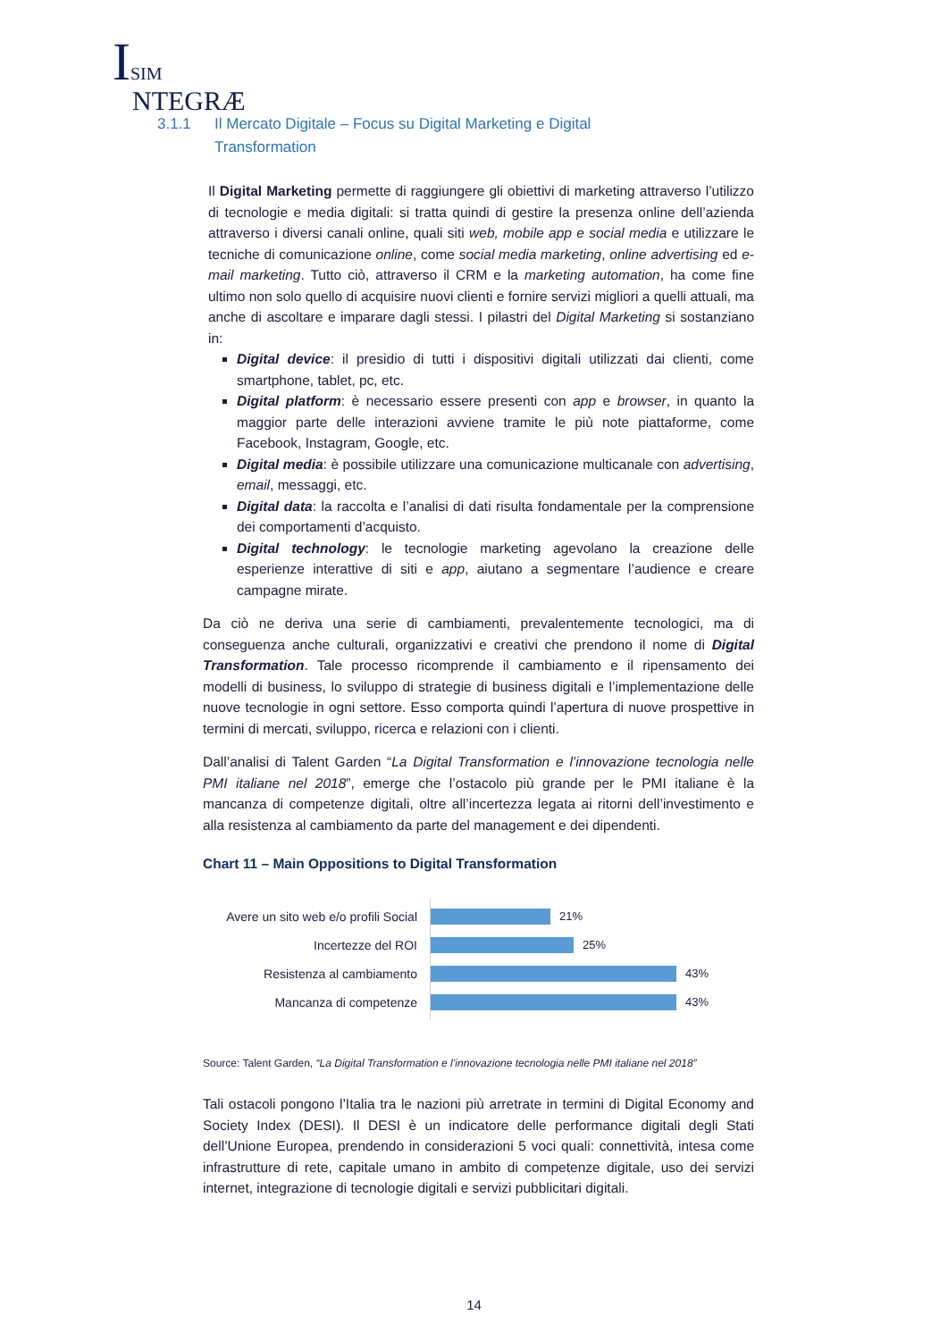ISIM
NTEGRÆ
3.1.1 Il Mercato Digitale – Focus su Digital Marketing e Digital
Transformation
Il Digital Marketing permette di raggiungere gli obiettivi di marketing attraverso l’utilizzo di tecnologie e media digitali: si tratta quindi di gestire la presenza online dell’azienda attraverso i diversi canali online, quali siti web, mobile app e social media e utilizzare le tecniche di comunicazione online, come social media marketing, online advertising ed e-mail marketing. Tutto ciò, attraverso il CRM e la marketing automation, ha come fine ultimo non solo quello di acquisire nuovi clienti e fornire servizi migliori a quelli attuali, ma anche di ascoltare e imparare dagli stessi. I pilastri del Digital Marketing si sostanziano in:
Digital device: il presidio di tutti i dispositivi digitali utilizzati dai clienti, come smartphone, tablet, pc, etc.
Digital platform: è necessario essere presenti con app e browser, in quanto la maggior parte delle interazioni avviene tramite le più note piattaforme, come Facebook, Instagram, Google, etc.
Digital media: è possibile utilizzare una comunicazione multicanale con advertising, email, messaggi, etc.
Digital data: la raccolta e l’analisi di dati risulta fondamentale per la comprensione dei comportamenti d’acquisto.
Digital technology: le tecnologie marketing agevolano la creazione delle esperienze interattive di siti e app, aiutano a segmentare l’audience e creare campagne mirate.
Da ciò ne deriva una serie di cambiamenti, prevalentemente tecnologici, ma di conseguenza anche culturali, organizzativi e creativi che prendono il nome di Digital Transformation. Tale processo ricomprende il cambiamento e il ripensamento dei modelli di business, lo sviluppo di strategie di business digitali e l’implementazione delle nuove tecnologie in ogni settore. Esso comporta quindi l’apertura di nuove prospettive in termini di mercati, sviluppo, ricerca e relazioni con i clienti.
Dall’analisi di Talent Garden “La Digital Transformation e l’innovazione tecnologia nelle PMI italiane nel 2018”, emerge che l’ostacolo più grande per le PMI italiane è la mancanza di competenze digitali, oltre all’incertezza legata ai ritorni dell’investimento e alla resistenza al cambiamento da parte del management e dei dipendenti.
Chart 11 – Main Oppositions to Digital Transformation
Avere un sito web e/o profili Social
Incertezze del ROI
Resistenza al cambiamento
Mancanza di competenze
21%
25%
43%
43%
Source: Talent Garden, “La Digital Transformation e l’innovazione tecnologia nelle PMI italiane nel 2018”
Tali ostacoli pongono l’Italia tra le nazioni più arretrate in termini di Digital Economy and Society Index (DESI). Il DESI è un indicatore delle performance digitali degli Stati dell’Unione Europea, prendendo in considerazioni 5 voci quali: connettività, intesa come infrastrutture di rete, capitale umano in ambito di competenze digitale, uso dei servizi internet, integrazione di tecnologie digitali e servizi pubblicitari digitali.
14